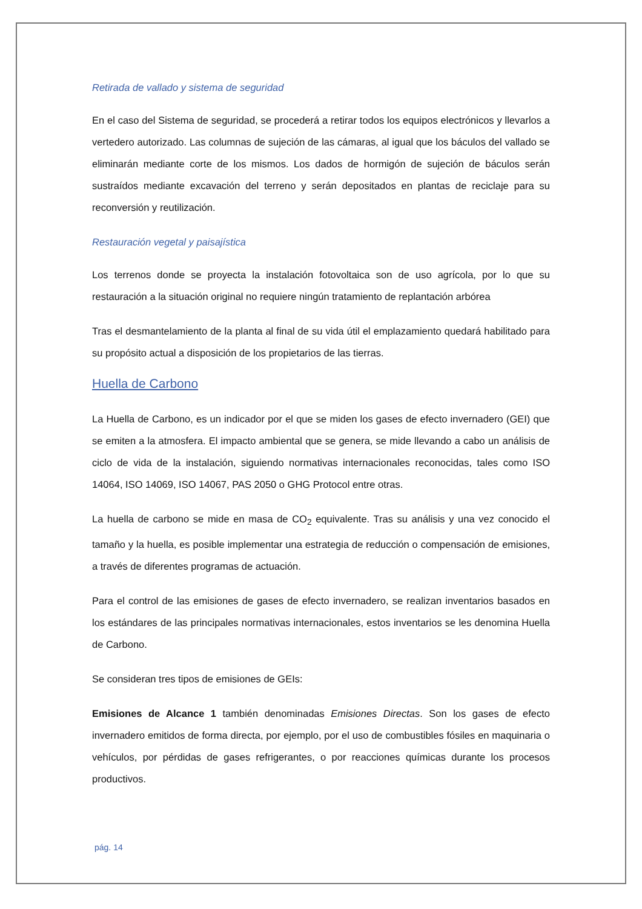Retirada de vallado y sistema de seguridad
En el caso del Sistema de seguridad, se procederá a retirar todos los equipos electrónicos y llevarlos a vertedero autorizado. Las columnas de sujeción de las cámaras, al igual que los báculos del vallado se eliminarán mediante corte de los mismos. Los dados de hormigón de sujeción de báculos serán sustraídos mediante excavación del terreno y serán depositados en plantas de reciclaje para su reconversión y reutilización.
Restauración vegetal y paisajística
Los terrenos donde se proyecta la instalación fotovoltaica son de uso agrícola, por lo que su restauración a la situación original no requiere ningún tratamiento de replantación arbórea
Tras el desmantelamiento de la planta al final de su vida útil el emplazamiento quedará habilitado para su propósito actual a disposición de los propietarios de las tierras.
Huella de Carbono
La Huella de Carbono, es un indicador por el que se miden los gases de efecto invernadero (GEI) que se emiten a la atmosfera. El impacto ambiental que se genera, se mide llevando a cabo un análisis de ciclo de vida de la instalación, siguiendo normativas internacionales reconocidas, tales como ISO 14064, ISO 14069, ISO 14067, PAS 2050 o GHG Protocol entre otras.
La huella de carbono se mide en masa de CO<sub>2</sub> equivalente. Tras su análisis y una vez conocido el tamaño y la huella, es posible implementar una estrategia de reducción o compensación de emisiones, a través de diferentes programas de actuación.
Para el control de las emisiones de gases de efecto invernadero, se realizan inventarios basados en los estándares de las principales normativas internacionales, estos inventarios se les denomina Huella de Carbono.
Se consideran tres tipos de emisiones de GEIs:
Emisiones de Alcance 1 también denominadas Emisiones Directas. Son los gases de efecto invernadero emitidos de forma directa, por ejemplo, por el uso de combustibles fósiles en maquinaria o vehículos, por pérdidas de gases refrigerantes, o por reacciones químicas durante los procesos productivos.
pág. 14